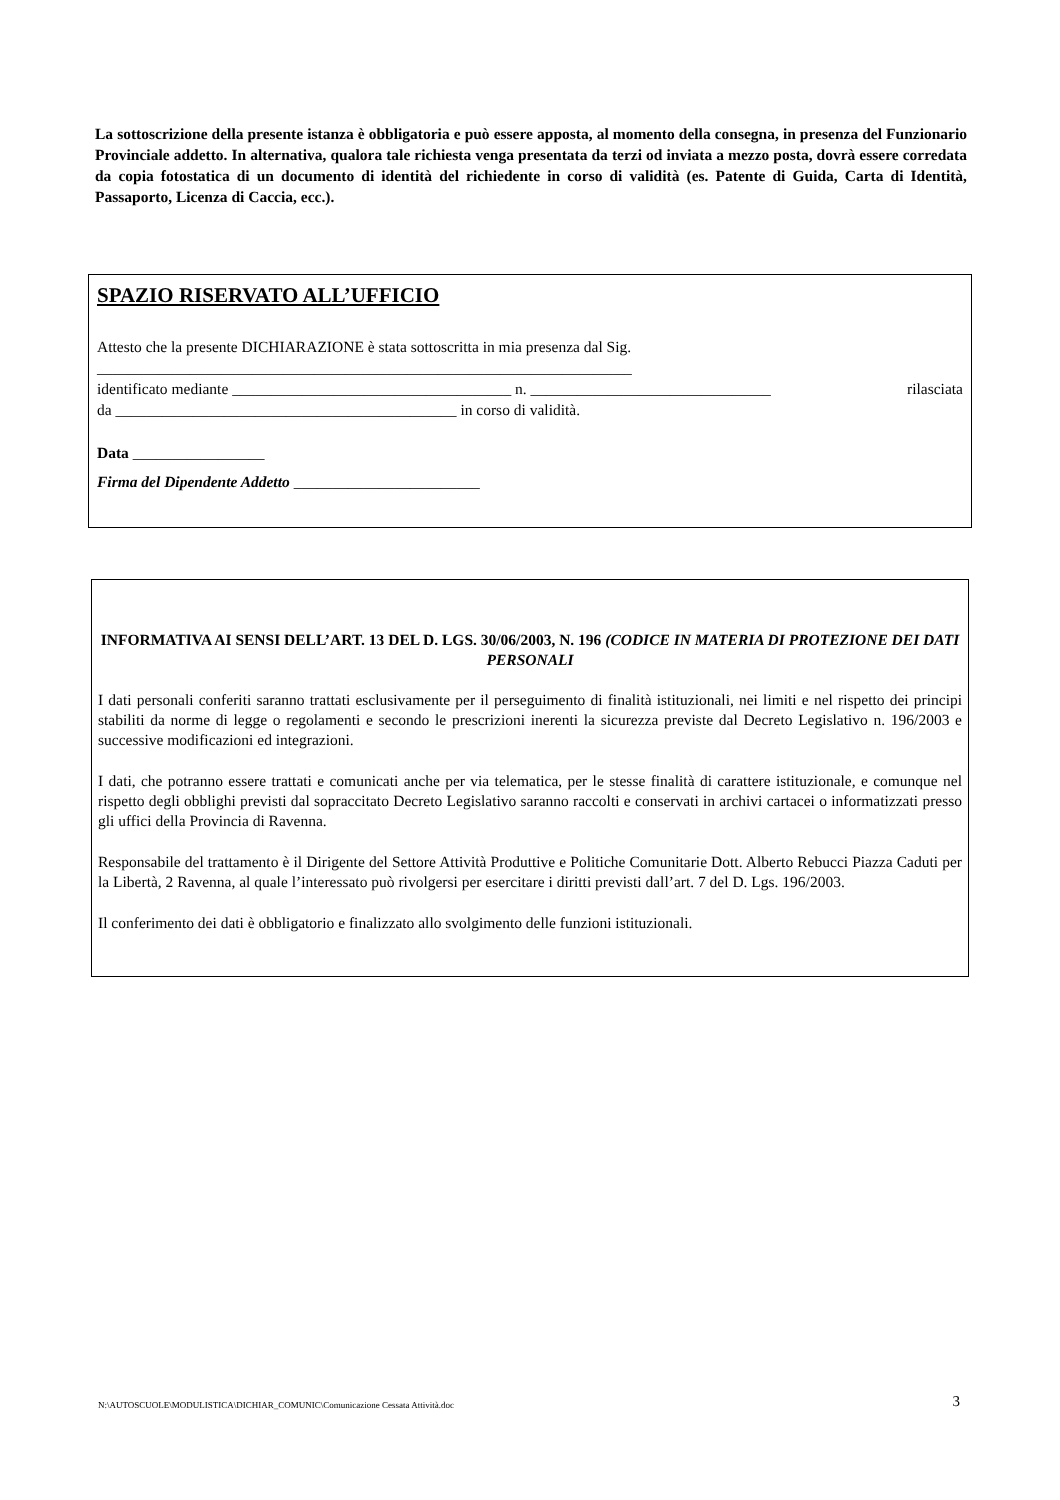La sottoscrizione della presente istanza è obbligatoria e può essere apposta, al momento della consegna, in presenza del Funzionario Provinciale addetto. In alternativa, qualora tale richiesta venga presentata da terzi od inviata a mezzo posta, dovrà essere corredata da copia fotostatica di un documento di identità del richiedente in corso di validità (es. Patente di Guida, Carta di Identità, Passaporto, Licenza di Caccia, ecc.).
SPAZIO RISERVATO ALL’UFFICIO
Attesto che la presente DICHIARAZIONE è stata sottoscritta in mia presenza dal Sig.
_____________________________________________________________________
identificato mediante ____________________________________ n. _______________________________ rilasciata
da ____________________________________________ in corso di validità.
Data _________________
Firma del Dipendente Addetto ________________________
INFORMATIVA AI SENSI DELL’ART. 13 DEL D. LGS. 30/06/2003, N. 196 (CODICE IN MATERIA DI PROTEZIONE DEI DATI PERSONALI
I dati personali conferiti saranno trattati esclusivamente per il perseguimento di finalità istituzionali, nei limiti e nel rispetto dei principi stabiliti da norme di legge o regolamenti e secondo le prescrizioni inerenti la sicurezza previste dal Decreto Legislativo n. 196/2003 e successive modificazioni ed integrazioni.
I dati, che potranno essere trattati e comunicati anche per via telematica, per le stesse finalità di carattere istituzionale, e comunque nel rispetto degli obblighi previsti dal sopraccitato Decreto Legislativo saranno raccolti e conservati in archivi cartacei o informatizzati presso gli uffici della Provincia di Ravenna.
Responsabile del trattamento è il Dirigente del Settore Attività Produttive e Politiche Comunitarie Dott. Alberto Rebucci Piazza Caduti per la Libertà, 2 Ravenna, al quale l’interessato può rivolgersi per esercitare i diritti previsti dall’art. 7 del D. Lgs. 196/2003.
Il conferimento dei dati è obbligatorio e finalizzato allo svolgimento delle funzioni istituzionali.
N:\AUTOSCUOLE\MODULISTICA\DICHIAR_COMUNIC\Comunicazione Cessata Attività.doc 3